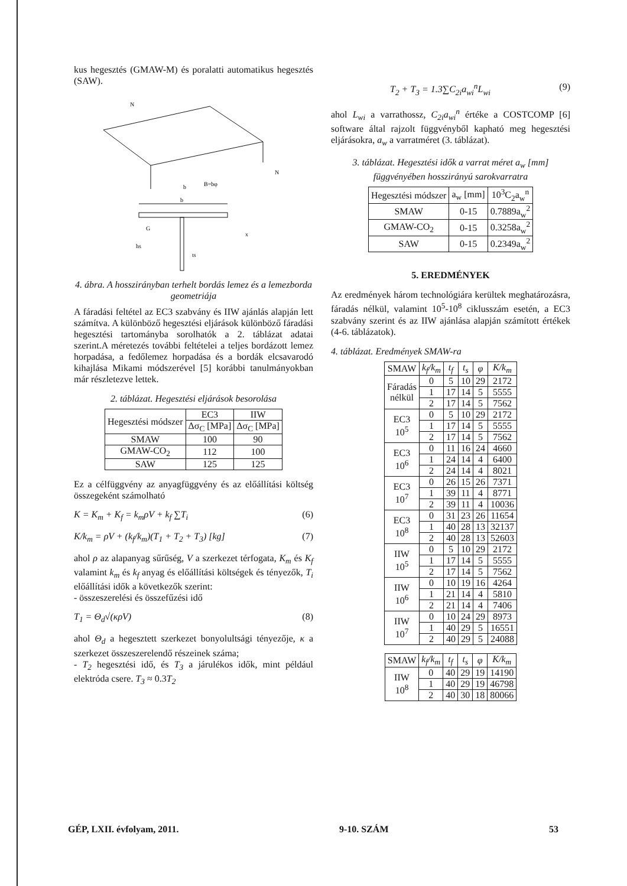kus hegesztés (GMAW-M) és poralatti automatikus hegesztés (SAW).
N
N
b
B=bφ
b
G
x
hs
ts
4. ábra. A hosszirányban terhelt bordás lemez és a le­mezborda geometriája
A fáradási feltétel az EC3 szabvány és IIW ajánlás alap­ján lett számítva. A különböző hegesztési eljárások különböző fáradási hegesztési tartományba sorolhatók a 2. táblázat adatai szerint.A méretezés további feltételei a teljes bordázott lemez horpadása, a fedőlemez horpadá­sa és a bordák elcsavarodó kihajlása Mikami módszeré­vel [5] korábbi tanulmányokban már részletezve lettek.
2. táblázat. Hegesztési eljárások besorolása
| Hegesztési módszer | EC3 | IIW |
| --- | --- | --- |
| | Δσ<sub>C</sub> [MPa] | Δσ<sub>C</sub> [MPa] |
| SMAW | 100 | 90 |
| GMAW-CO<sub>2</sub> | 112 | 100 |
| SAW | 125 | 125 |
Ez a célfüggvény az anyagfüggvény és az előállítási költség összegeként számolható
K = K<sub>m</sub> + K<sub>f</sub> = k<sub>m</sub>ρV + k<sub>f</sub> ∑T<sub>i</sub> (6)
K/k<sub>m</sub> = ρV + (k<sub>f</sub>/k<sub>m</sub>)(T<sub>1</sub> + T<sub>2</sub> + T<sub>3</sub>) [kg] (7)
ahol ρ az alapanyag sűrűség, V a szerkezet térfogata, K<sub>m</sub> és K<sub>f</sub> valamint k<sub>m</sub> és k<sub>f</sub> anyag és előállítási költségek és tényezők, T<sub>i</sub> előállítási idők a következők szerint:
- összeszerelési és összefűzési idő
T<sub>1</sub> = Θ<sub>d</sub>√(κρV) (8)
ahol Θ<sub>d</sub> a hegesztett szerkezet bonyolultsági tényezője, κ a szerkezet összeszerelendő részeinek száma;
- T<sub>2</sub> hegesztési idő, és T<sub>3</sub> a járulékos idők, mint például elektróda csere. T<sub>3</sub> ≈ 0.3T<sub>2</sub>
T<sub>2</sub> + T<sub>3</sub> = 1.3∑C<sub>2i</sub>a<sub>wi</sub><sup>n</sup>L<sub>wi</sub> (9)
ahol L<sub>wi</sub> a varrathossz, C<sub>2i</sub>a<sub>wi</sub><sup>n</sup> értéke a COSTCOMP [6] software által rajzolt függvényből kapható meg hegesztési eljárásokra, a<sub>w</sub> a varratméret (3. táblázat).
3. táblázat. Hegesztési idők a varrat méret a<sub>w</sub> [mm] függvényében hosszirányú sarokvarratra
| Hegesztési módszer | a<sub>w</sub> [mm] | 10<sup>3</sup>C<sub>2</sub>a<sub>w</sub><sup>n</sup> |
| --- | --- | --- |
| SMAW | 0-15 | 0.7889a<sub>w</sub><sup>2</sup> |
| GMAW-CO<sub>2</sub> | 0-15 | 0.3258a<sub>w</sub><sup>2</sup> |
| SAW | 0-15 | 0.2349a<sub>w</sub><sup>2</sup> |
5. EREDMÉNYEK
Az eredmények három technológiára kerültek meghatá­rozásra, fáradás nélkül, valamint 10<sup>5</sup>-10<sup>8</sup> ciklusszám esetén, a EC3 szabvány szerint és az IIW ajánlása alap­ján számított értékek (4-6. táblázatok).
4. táblázat. Eredmények SMAW-ra
| SMAW | k<sub>f</sub>/k<sub>m</sub> | t<sub>f</sub> | t<sub>s</sub> | φ | K/k<sub>m</sub> |
| --- | --- | --- | --- | --- | --- |
| Fáradás nélkül | 0 | 5 | 10 | 29 | 2172 |
| | 1 | 17 | 14 | 5 | 5555 |
| | 2 | 17 | 14 | 5 | 7562 |
| EC3 10<sup>5</sup> | 0 | 5 | 10 | 29 | 2172 |
| | 1 | 17 | 14 | 5 | 5555 |
| | 2 | 17 | 14 | 5 | 7562 |
| EC3 10<sup>6</sup> | 0 | 11 | 16 | 24 | 4660 |
| | 1 | 24 | 14 | 4 | 6400 |
| | 2 | 24 | 14 | 4 | 8021 |
| EC3 10<sup>7</sup> | 0 | 26 | 15 | 26 | 7371 |
| | 1 | 39 | 11 | 4 | 8771 |
| | 2 | 39 | 11 | 4 | 10036 |
| EC3 10<sup>8</sup> | 0 | 31 | 23 | 26 | 11654 |
| | 1 | 40 | 28 | 13 | 32137 |
| | 2 | 40 | 28 | 13 | 52603 |
| IIW 10<sup>5</sup> | 0 | 5 | 10 | 29 | 2172 |
| | 1 | 17 | 14 | 5 | 5555 |
| | 2 | 17 | 14 | 5 | 7562 |
| IIW 10<sup>6</sup> | 0 | 10 | 19 | 16 | 4264 |
| | 1 | 21 | 14 | 4 | 5810 |
| | 2 | 21 | 14 | 4 | 7406 |
| IIW 10<sup>7</sup> | 0 | 10 | 24 | 29 | 8973 |
| | 1 | 40 | 29 | 5 | 16551 |
| | 2 | 40 | 29 | 5 | 24088 |
| SMAW | k<sub>f</sub>/k<sub>m</sub> | t<sub>f</sub> | t<sub>s</sub> | φ | K/k<sub>m</sub> |
| --- | --- | --- | --- | --- | --- |
| IIW 10<sup>8</sup> | 0 | 40 | 29 | 19 | 14190 |
| | 1 | 40 | 29 | 19 | 46798 |
| | 2 | 40 | 30 | 18 | 80066 |
GÉP, LXII. évfolyam, 2011. 9-10. SZÁM 53